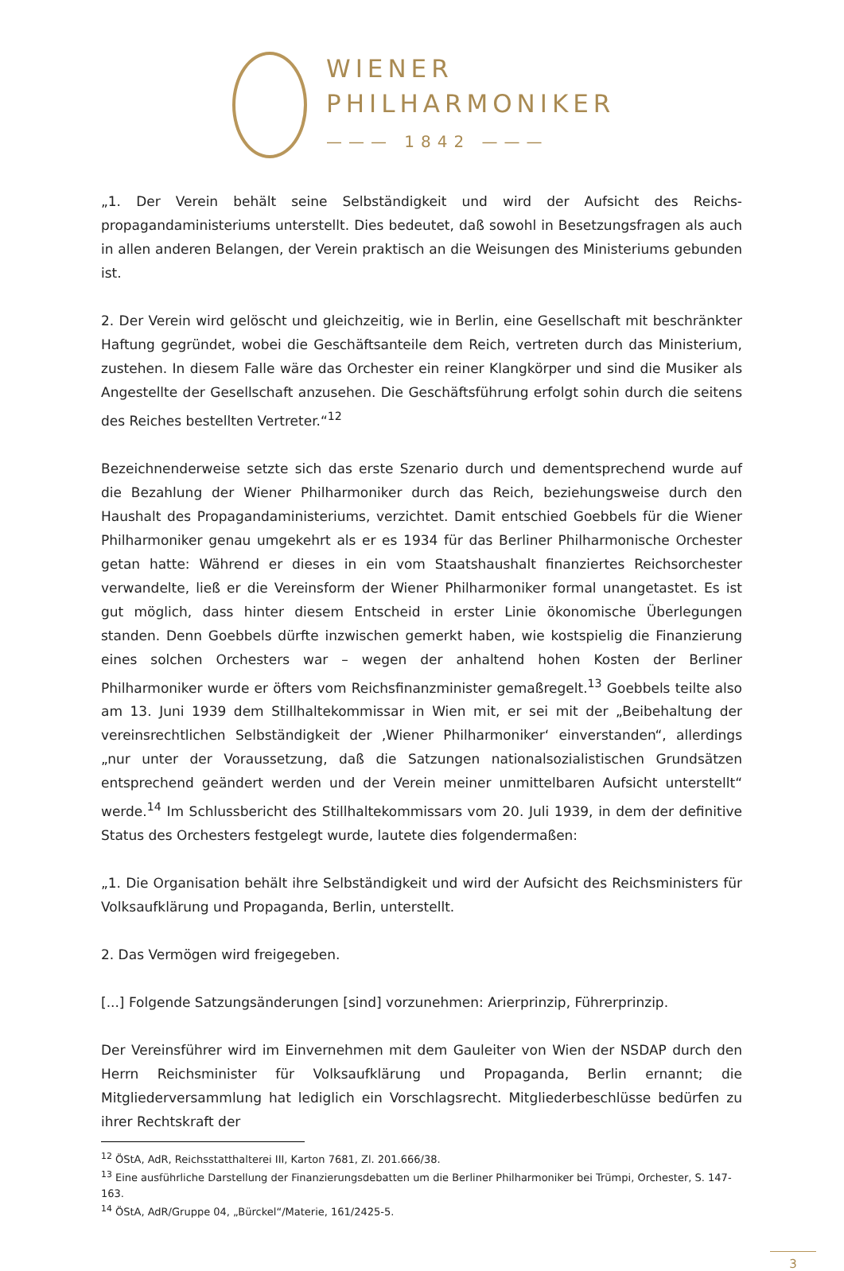WIENER
PHILHARMONIKER
——— 1842 ———
„1. Der Verein behält seine Selbständigkeit und wird der Aufsicht des Reichs-propagandaministeriums unterstellt. Dies bedeutet, daß sowohl in Besetzungsfragen als auch in allen anderen Belangen, der Verein praktisch an die Weisungen des Ministeriums gebunden ist.
2. Der Verein wird gelöscht und gleichzeitig, wie in Berlin, eine Gesellschaft mit beschränkter Haftung gegründet, wobei die Geschäftsanteile dem Reich, vertreten durch das Ministerium, zustehen. In diesem Falle wäre das Orchester ein reiner Klangkörper und sind die Musiker als Angestellte der Gesellschaft anzusehen. Die Geschäftsführung erfolgt sohin durch die seitens des Reiches bestellten Vertreter.“<sup>12</sup>
Bezeichnenderweise setzte sich das erste Szenario durch und dementsprechend wurde auf die Bezahlung der Wiener Philharmoniker durch das Reich, beziehungsweise durch den Haushalt des Propagandaministeriums, verzichtet. Damit entschied Goebbels für die Wiener Philharmoniker genau umgekehrt als er es 1934 für das Berliner Philharmonische Orchester getan hatte: Während er dieses in ein vom Staatshaushalt finanziertes Reichsorchester verwandelte, ließ er die Vereinsform der Wiener Philharmoniker formal unangetastet. Es ist gut möglich, dass hinter diesem Entscheid in erster Linie ökonomische Überlegungen standen. Denn Goebbels dürfte inzwischen gemerkt haben, wie kostspielig die Finanzierung eines solchen Orchesters war – wegen der anhaltend hohen Kosten der Berliner Philharmoniker wurde er öfters vom Reichsfinanzminister gemaßregelt.<sup>13</sup> Goebbels teilte also am 13. Juni 1939 dem Stillhaltekommissar in Wien mit, er sei mit der „Beibehaltung der vereinsrechtlichen Selbständigkeit der ‚Wiener Philharmoniker‘ einverstanden“, allerdings „nur unter der Voraussetzung, daß die Satzungen nationalsozialistischen Grundsätzen entsprechend geändert werden und der Verein meiner unmittelbaren Aufsicht unterstellt“ werde.<sup>14</sup> Im Schlussbericht des Stillhaltekommissars vom 20. Juli 1939, in dem der definitive Status des Orchesters festgelegt wurde, lautete dies folgendermaßen:
„1. Die Organisation behält ihre Selbständigkeit und wird der Aufsicht des Reichsministers für Volksaufklärung und Propaganda, Berlin, unterstellt.
2. Das Vermögen wird freigegeben.
[...] Folgende Satzungsänderungen [sind] vorzunehmen: Arierprinzip, Führerprinzip.
Der Vereinsführer wird im Einvernehmen mit dem Gauleiter von Wien der NSDAP durch den Herrn Reichsminister für Volksaufklärung und Propaganda, Berlin ernannt; die Mitgliederversammlung hat lediglich ein Vorschlagsrecht. Mitgliederbeschlüsse bedürfen zu ihrer Rechtskraft der
<sup>12</sup> ÖStA, AdR, Reichsstatthalterei III, Karton 7681, Zl. 201.666/38.
<sup>13</sup> Eine ausführliche Darstellung der Finanzierungsdebatten um die Berliner Philharmoniker bei Trümpi, Orchester, S. 147-163.
<sup>14</sup> ÖStA, AdR/Gruppe 04, „Bürckel“/Materie, 161/2425-5.
3